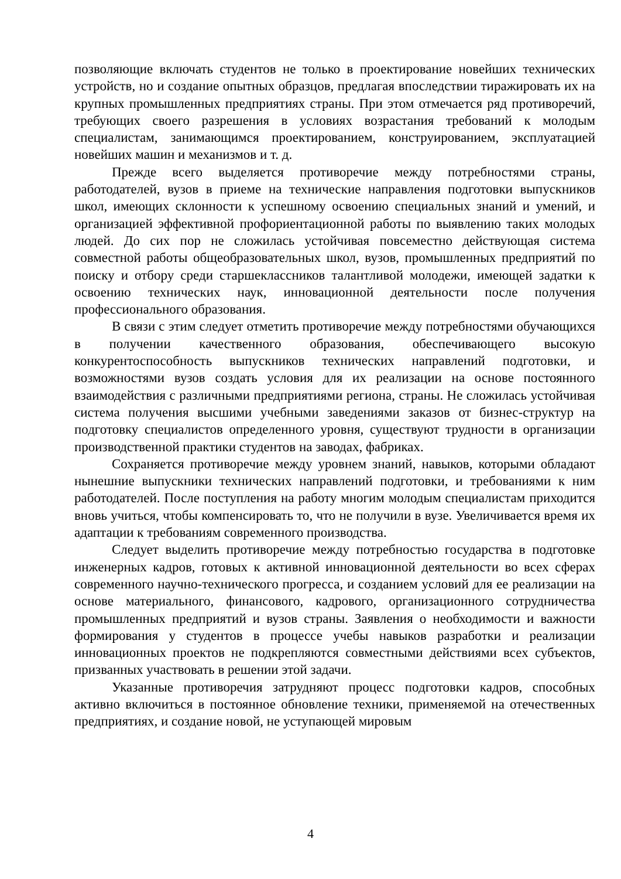позволяющие включать студентов не только в проектирование новейших технических устройств, но и создание опытных образцов, предлагая впоследствии тиражировать их на крупных промышленных предприятиях страны. При этом отмечается ряд противоречий, требующих своего разрешения в условиях возрастания требований к молодым специалистам, занимающимся проектированием, конструированием, эксплуатацией новейших машин и механизмов и т. д.
Прежде всего выделяется противоречие между потребностями страны, работодателей, вузов в приеме на технические направления подготовки выпускников школ, имеющих склонности к успешному освоению специальных знаний и умений, и организацией эффективной профориентационной работы по выявлению таких молодых людей. До сих пор не сложилась устойчивая повсеместно действующая система совместной работы общеобразовательных школ, вузов, промышленных предприятий по поиску и отбору среди старшеклассников талантливой молодежи, имеющей задатки к освоению технических наук, инновационной деятельности после получения профессионального образования.
В связи с этим следует отметить противоречие между потребностями обучающихся в получении качественного образования, обеспечивающего высокую конкурентоспособность выпускников технических направлений подготовки, и возможностями вузов создать условия для их реализации на основе постоянного взаимодействия с различными предприятиями региона, страны. Не сложилась устойчивая система получения высшими учебными заведениями заказов от бизнес-структур на подготовку специалистов определенного уровня, существуют трудности в организации производственной практики студентов на заводах, фабриках.
Сохраняется противоречие между уровнем знаний, навыков, которыми обладают нынешние выпускники технических направлений подготовки, и требованиями к ним работодателей. После поступления на работу многим молодым специалистам приходится вновь учиться, чтобы компенсировать то, что не получили в вузе. Увеличивается время их адаптации к требованиям современного производства.
Следует выделить противоречие между потребностью государства в подготовке инженерных кадров, готовых к активной инновационной деятельности во всех сферах современного научно-технического прогресса, и созданием условий для ее реализации на основе материального, финансового, кадрового, организационного сотрудничества промышленных предприятий и вузов страны. Заявления о необходимости и важности формирования у студентов в процессе учебы навыков разработки и реализации инновационных проектов не подкрепляются совместными действиями всех субъектов, призванных участвовать в решении этой задачи.
Указанные противоречия затрудняют процесс подготовки кадров, способных активно включиться в постоянное обновление техники, применяемой на отечественных предприятиях, и создание новой, не уступающей мировым
4